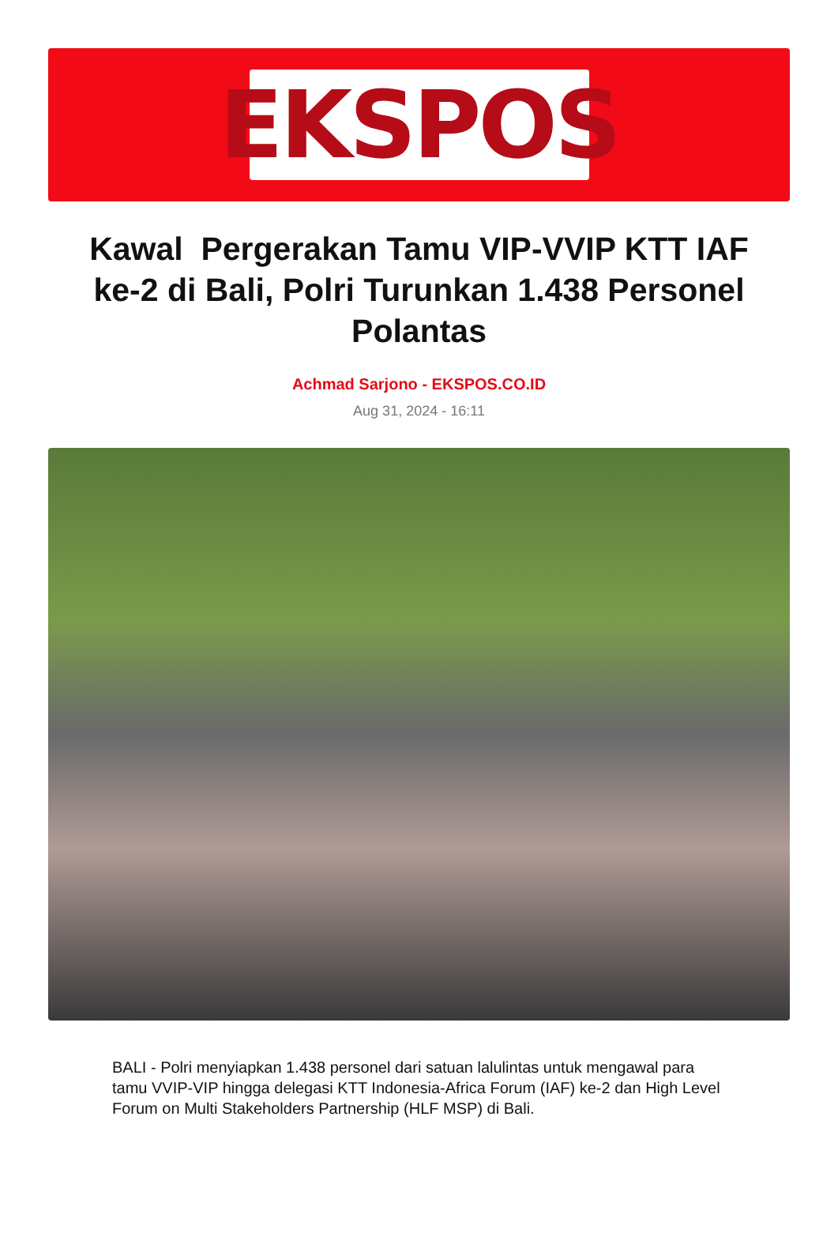EKSPOS
Kawal Pergerakan Tamu VIP-VVIP KTT IAF ke-2 di Bali, Polri Turunkan 1.438 Personel Polantas
Achmad Sarjono - EKSPOS.CO.ID
Aug 31, 2024 - 16:11
BALI - Polri menyiapkan 1.438 personel dari satuan lalulintas untuk mengawal para tamu VVIP-VIP hingga delegasi KTT Indonesia-Africa Forum (IAF) ke-2 dan High Level Forum on Multi Stakeholders Partnership (HLF MSP) di Bali.